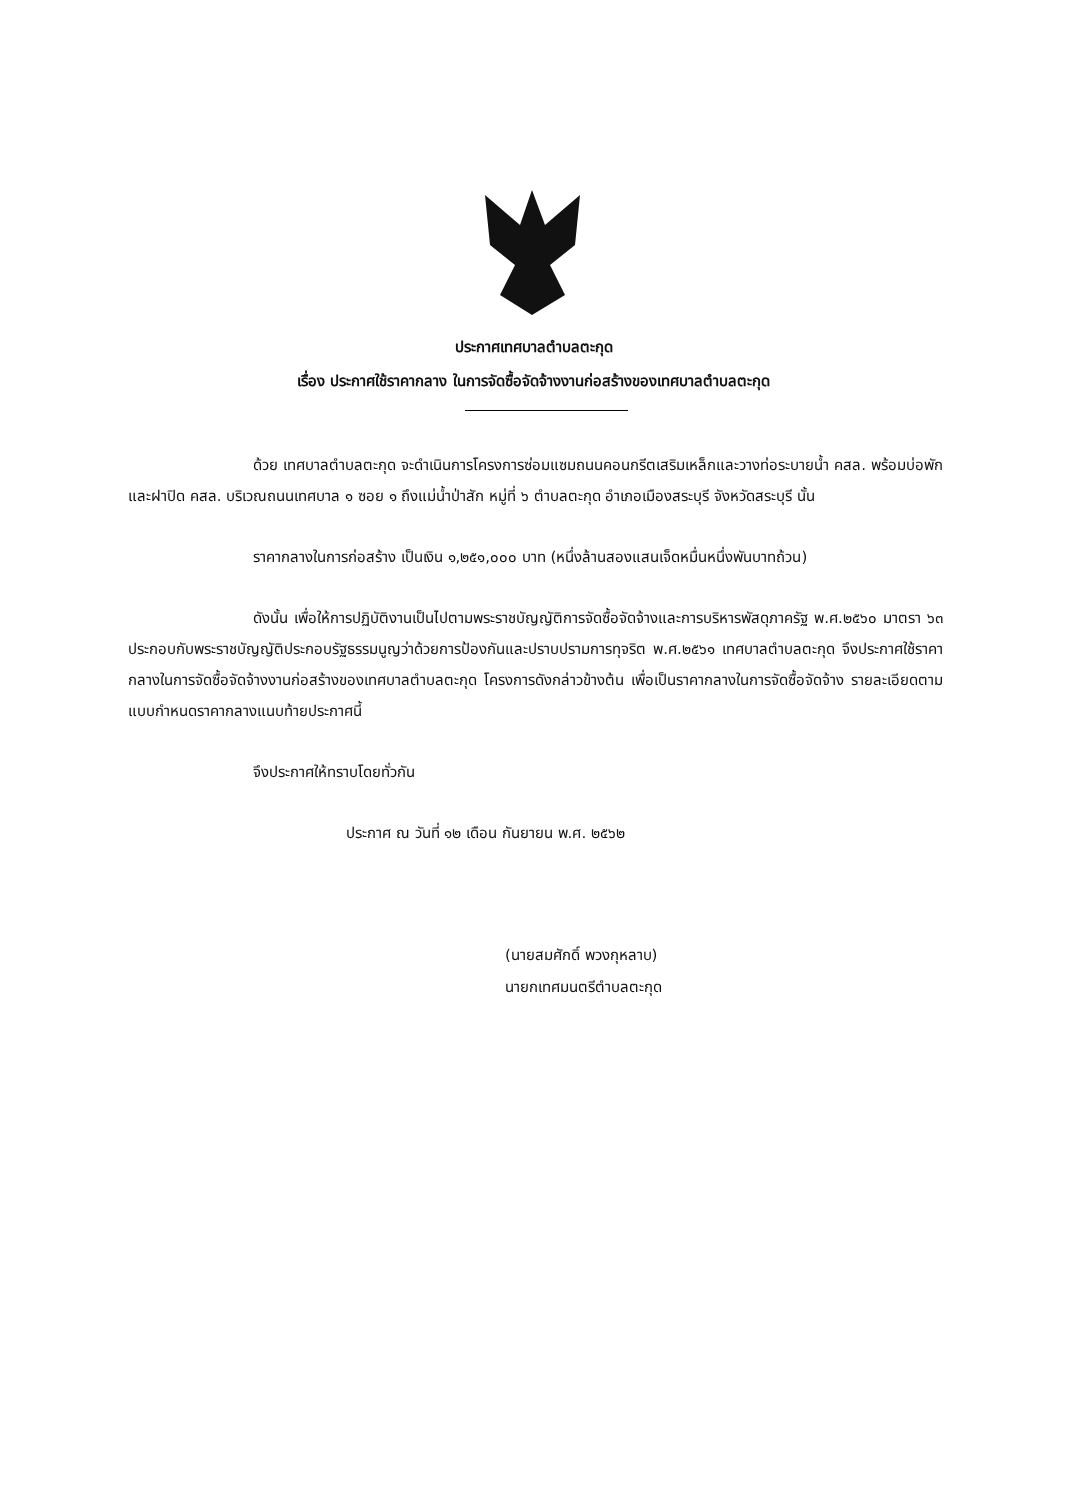ประกาศเทศบาลตำบลตะกุด
เรื่อง ประกาศใช้ราคากลาง ในการจัดซื้อจัดจ้างงานก่อสร้างของเทศบาลตำบลตะกุด
ด้วย เทศบาลตำบลตะกุด จะดำเนินการโครงการซ่อมแซมถนนคอนกรีตเสริมเหล็กและวางท่อระบายน้ำ คสล. พร้อมบ่อพักและฝาปิด คสล. บริเวณถนนเทศบาล ๑ ซอย ๑ ถึงแม่น้ำป่าสัก หมู่ที่ ๖ ตำบลตะกุด อำเภอเมืองสระบุรี จังหวัดสระบุรี นั้น
ราคากลางในการก่อสร้าง เป็นเงิน ๑,๒๕๑,๐๐๐ บาท (หนึ่งล้านสองแสนเจ็ดหมื่นหนึ่งพันบาทถ้วน)
ดังนั้น เพื่อให้การปฏิบัติงานเป็นไปตามพระราชบัญญัติการจัดซื้อจัดจ้างและการบริหารพัสดุภาครัฐ พ.ศ.๒๕๖๐ มาตรา ๖๓ ประกอบกับพระราชบัญญัติประกอบรัฐธรรมนูญว่าด้วยการป้องกันและปราบปรามการทุจริต พ.ศ.๒๕๖๑ เทศบาลตำบลตะกุด จึงประกาศใช้ราคากลางในการจัดซื้อจัดจ้างงานก่อสร้างของเทศบาลตำบลตะกุด โครงการดังกล่าวข้างต้น เพื่อเป็นราคากลางในการจัดซื้อจัดจ้าง รายละเอียดตามแบบกำหนดราคากลางแนบท้ายประกาศนี้
จึงประกาศให้ทราบโดยทั่วกัน
ประกาศ ณ วันที่ ๑๒ เดือน กันยายน พ.ศ. ๒๕๖๒
(นายสมศักดิ์ พวงกุหลาบ)
นายกเทศมนตรีตำบลตะกุด